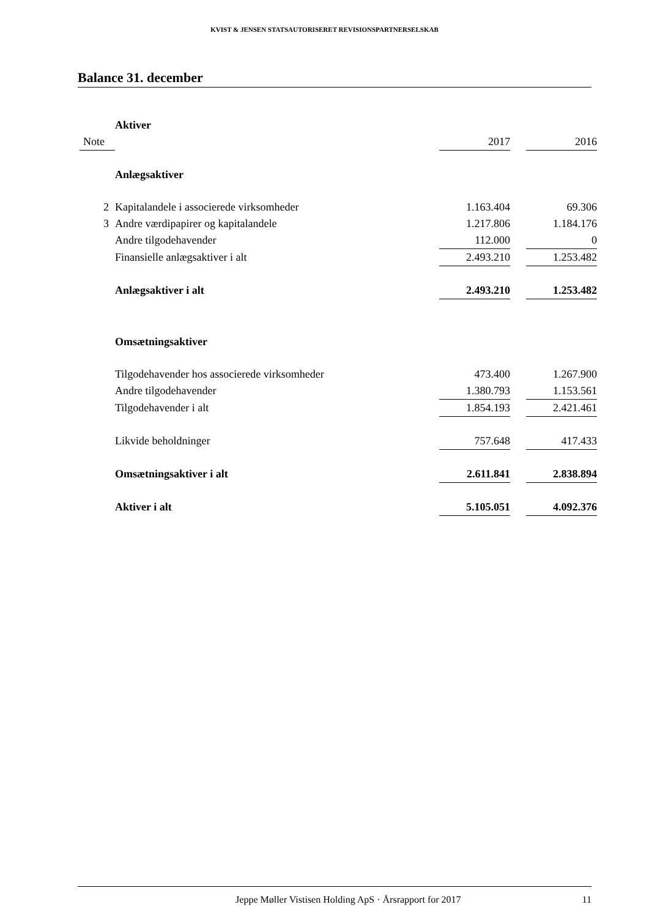KVIST & JENSEN STATSAUTORISERET REVISIONSPARTNERSELSKAB
Balance 31. december
| | Aktiver | | | |
| Note | | 2017 | | 2016 |
| | Anlægsaktiver | | | |
| 2 | Kapitalandele i associerede virksomheder | 1.163.404 | | 69.306 |
| 3 | Andre værdipapirer og kapitalandele | 1.217.806 | | 1.184.176 |
| | Andre tilgodehavender | 112.000 | | 0 |
| | Finansielle anlægsaktiver i alt | 2.493.210 | | 1.253.482 |
| | Anlægsaktiver i alt | 2.493.210 | | 1.253.482 |
| | Omsætningsaktiver | | | |
| | Tilgodehavender hos associerede virksomheder | 473.400 | | 1.267.900 |
| | Andre tilgodehavender | 1.380.793 | | 1.153.561 |
| | Tilgodehavender i alt | 1.854.193 | | 2.421.461 |
| | Likvide beholdninger | 757.648 | | 417.433 |
| | Omsætningsaktiver i alt | 2.611.841 | | 2.838.894 |
| | Aktiver i alt | 5.105.051 | | 4.092.376 |
Jeppe Møller Vistisen Holding ApS · Årsrapport for 2017 11